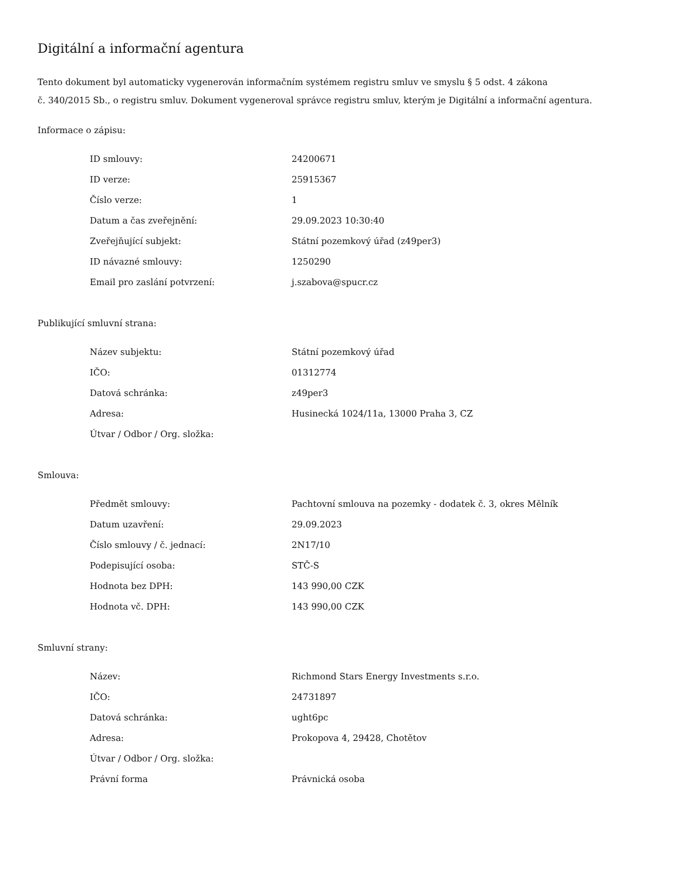Digitální a informační agentura
Tento dokument byl automaticky vygenerován informačním systémem registru smluv ve smyslu § 5 odst. 4 zákona
č. 340/2015 Sb., o registru smluv. Dokument vygeneroval správce registru smluv, kterým je Digitální a informační agentura.
Informace o zápisu:
| ID smlouvy: | 24200671 |
| ID verze: | 25915367 |
| Číslo verze: | 1 |
| Datum a čas zveřejnění: | 29.09.2023 10:30:40 |
| Zveřejňující subjekt: | Státní pozemkový úřad (z49per3) |
| ID návazné smlouvy: | 1250290 |
| Email pro zaslání potvrzení: | j.szabova@spucr.cz |
Publikující smluvní strana:
| Název subjektu: | Státní pozemkový úřad |
| IČO: | 01312774 |
| Datová schránka: | z49per3 |
| Adresa: | Husinecká 1024/11a, 13000 Praha 3, CZ |
| Útvar / Odbor / Org. složka: | |
Smlouva:
| Předmět smlouvy: | Pachtovní smlouva na pozemky - dodatek č. 3, okres Mělník |
| Datum uzavření: | 29.09.2023 |
| Číslo smlouvy / č. jednací: | 2N17/10 |
| Podepisující osoba: | STČ-S |
| Hodnota bez DPH: | 143 990,00 CZK |
| Hodnota vč. DPH: | 143 990,00 CZK |
Smluvní strany:
| Název: | Richmond Stars Energy Investments s.r.o. |
| IČO: | 24731897 |
| Datová schránka: | ught6pc |
| Adresa: | Prokopova 4, 29428, Chotětov |
| Útvar / Odbor / Org. složka: | |
| Právní forma | Právnická osoba |